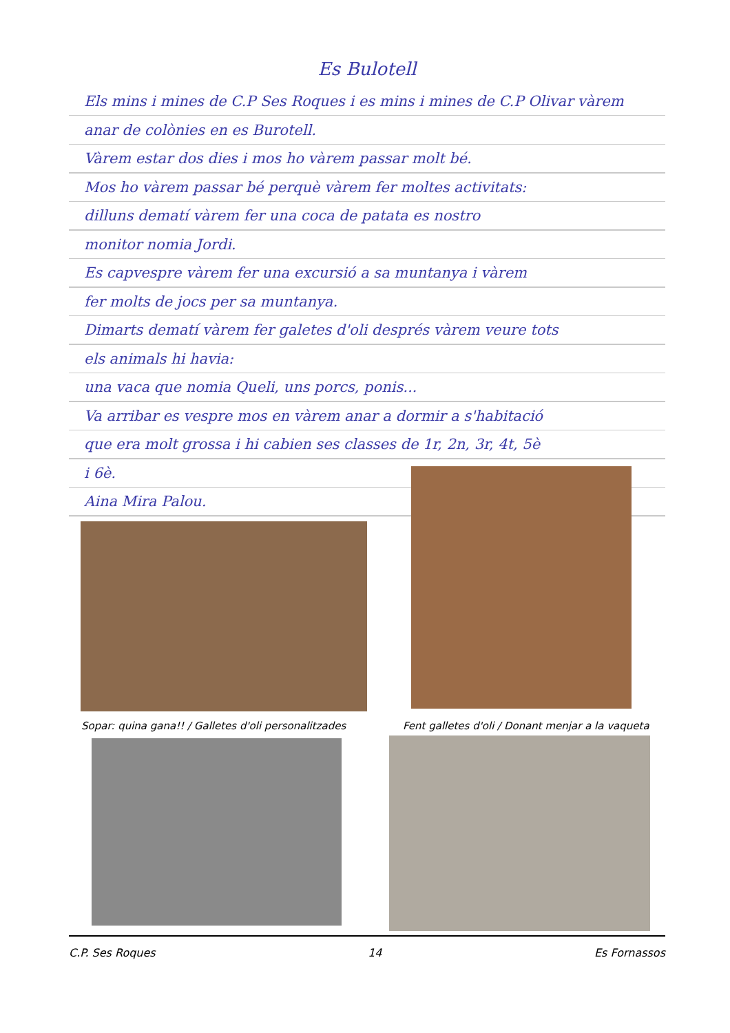Es Bulotell
Els mins i mines de C.P Ses Roques i es mins i mines de C.P Olivar vàrem
anar de colònies en es Burotell.
Vàrem estar dos dies i mos ho vàrem passar molt bé.
Mos ho vàrem passar bé perquè vàrem fer moltes activitats:
dilluns dematí vàrem fer una coca de patata es nostro
monitor nomia Jordi.
Es capvespre vàrem fer una excursió a sa muntanya i vàrem
fer molts de jocs per sa muntanya.
Dimarts dematí vàrem fer galetes d'oli després vàrem veure tots
els animals hi havia:
una vaca que nomia Queli, uns porcs, ponis...
Va arribar es vespre mos en vàrem anar a dormir a s'habitació
que era molt grossa i hi cabien ses classes de 1r, 2n, 3r, 4t, 5è
i 6è.
Aina Mira Palou.
Sopar: quina gana!! / Galletes d'oli personalitzades
Fent galletes d'oli / Donant menjar a la vaqueta
C.P. Ses Roques 14 Es Fornassos